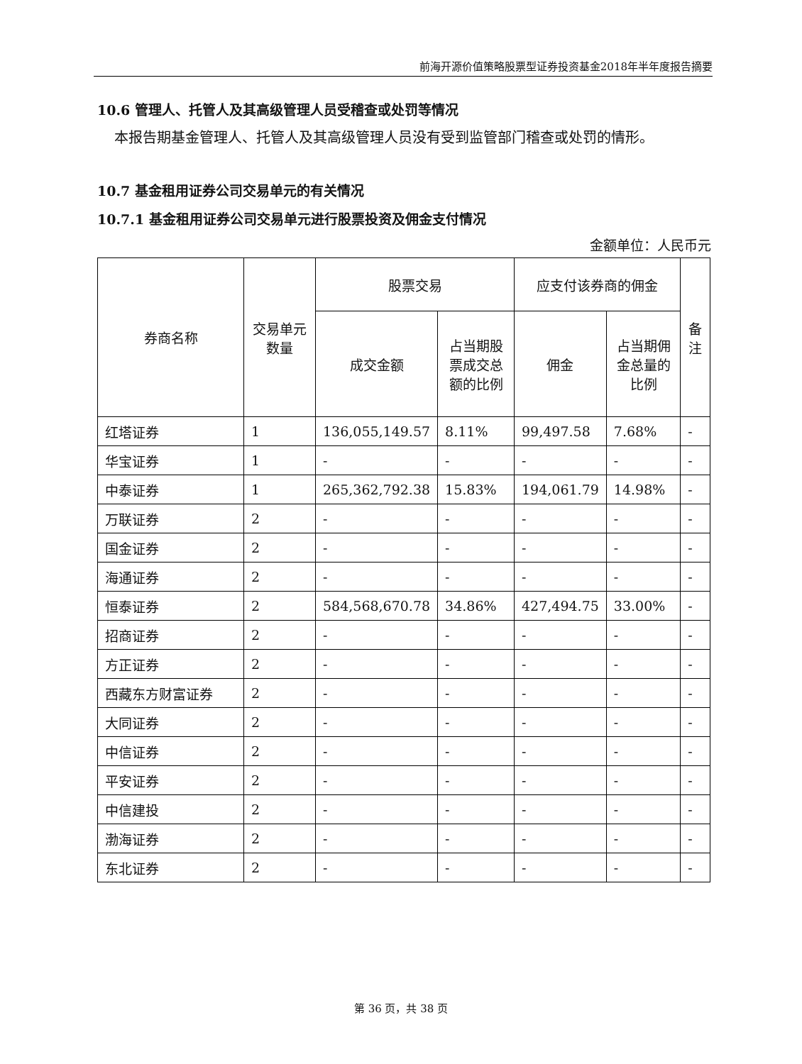前海开源价值策略股票型证券投资基金2018年半年度报告摘要
10.6 管理人、托管人及其高级管理人员受稽查或处罚等情况
本报告期基金管理人、托管人及其高级管理人员没有受到监管部门稽查或处罚的情形。
10.7 基金租用证券公司交易单元的有关情况
10.7.1 基金租用证券公司交易单元进行股票投资及佣金支付情况
金额单位：人民币元
| 券商名称 | 交易单元数量 | 股票交易 | | 应支付该券商的佣金 | | 备注 |
| --- | --- | --- | --- | --- | --- | --- |
| | | 成交金额 | 占当期股票成交总额的比例 | 佣金 | 占当期佣金总量的比例 | |
| 红塔证券 | 1 | 136,055,149.57 | 8.11% | 99,497.58 | 7.68% | - |
| 华宝证券 | 1 | - | - | - | - | - |
| 中泰证券 | 1 | 265,362,792.38 | 15.83% | 194,061.79 | 14.98% | - |
| 万联证券 | 2 | - | - | - | - | - |
| 国金证券 | 2 | - | - | - | - | - |
| 海通证券 | 2 | - | - | - | - | - |
| 恒泰证券 | 2 | 584,568,670.78 | 34.86% | 427,494.75 | 33.00% | - |
| 招商证券 | 2 | - | - | - | - | - |
| 方正证券 | 2 | - | - | - | - | - |
| 西藏东方财富证券 | 2 | - | - | - | - | - |
| 大同证券 | 2 | - | - | - | - | - |
| 中信证券 | 2 | - | - | - | - | - |
| 平安证券 | 2 | - | - | - | - | - |
| 中信建投 | 2 | - | - | - | - | - |
| 渤海证券 | 2 | - | - | - | - | - |
| 东北证券 | 2 | - | - | - | - | - |
第 36 页，共 38 页